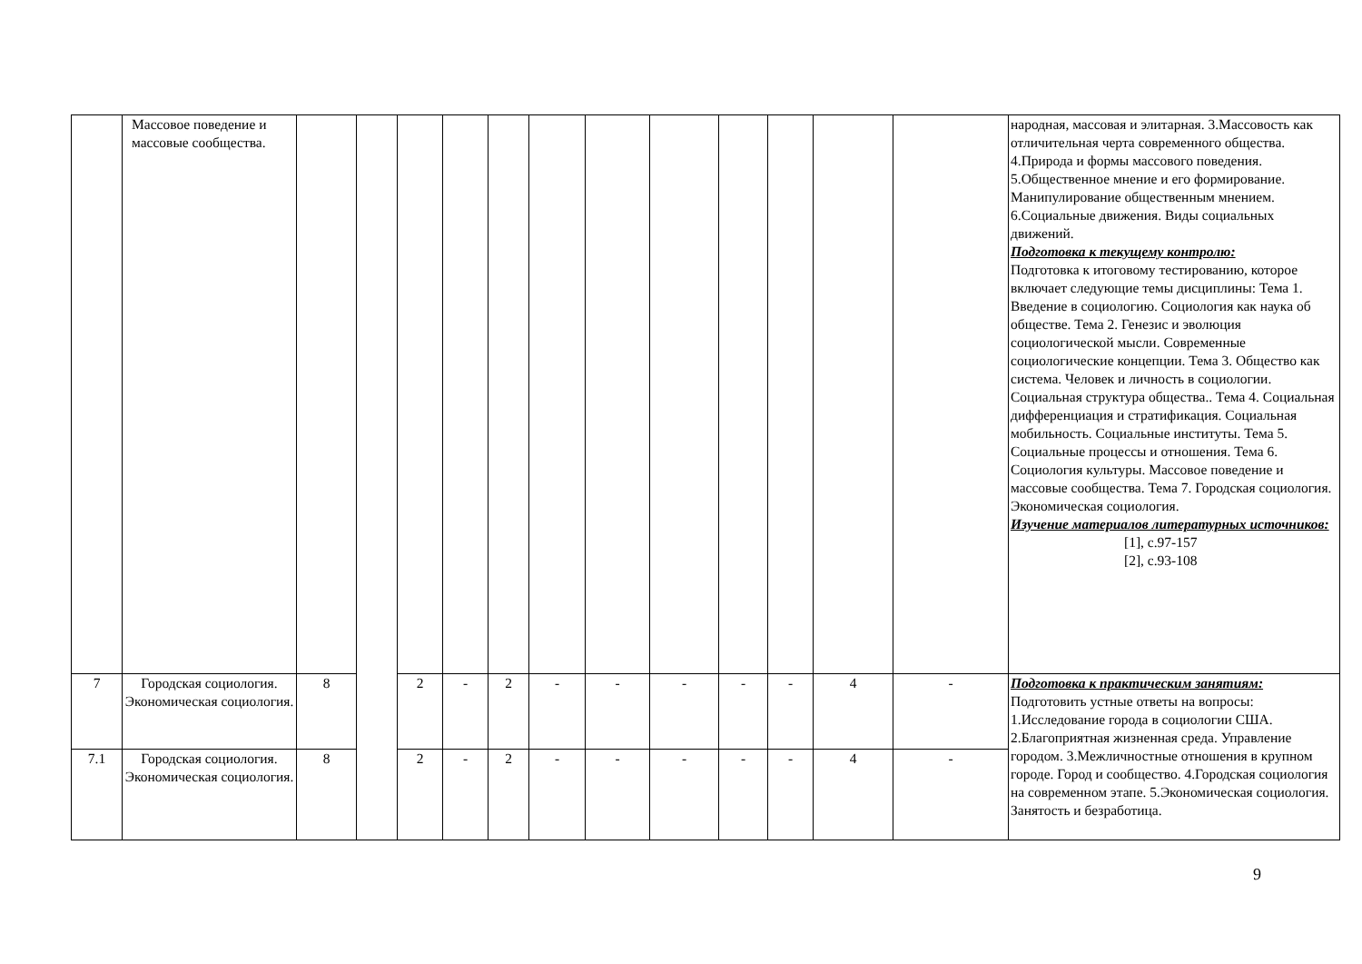| | Массовое поведение и массовые сообщества. | | | | | | | | | | | | | народная, массовая и элитарная. 3.Массовость как отличительная черта современного общества. 4.Природа и формы массового поведения. 5.Общественное мнение и его формирование. Манипулирование общественным мнением. 6.Социальные движения. Виды социальных движений. Подготовка к текущему контролю: Подготовка к итоговому тестированию, которое включает следующие темы дисциплины: Тема 1. Введение в социологию. Социология как наука об обществе. Тема 2. Генезис и эволюция социологической мысли. Современные социологические концепции. Тема 3. Общество как система. Человек и личность в социологии. Социальная структура общества.. Тема 4. Социальная дифференциация и стратификация. Социальная мобильность. Социальные институты. Тема 5. Социальные процессы и отношения. Тема 6. Социология культуры. Массовое поведение и массовые сообщества. Тема 7. Городская социология. Экономическая социология. Изучение материалов литературных источников: [1], с.97-157 [2], с.93-108 |
| 7 | Городская социология. Экономическая социология. | 8 | | 2 | - | 2 | - | - | - | - | - | 4 | - | Подготовка к практическим занятиям: Подготовить устные ответы на вопросы: 1.Исследование города в социологии США. 2.Благоприятная жизненная среда. Управление городом. 3.Межличностные отношения в крупном городе. Город и сообщество. 4.Городская социология на современном этапе. 5.Экономическая социология. Занятость и безработица. |
| 7.1 | Городская социология. Экономическая социология. | 8 | | 2 | - | 2 | - | - | - | - | - | 4 | - | |
9